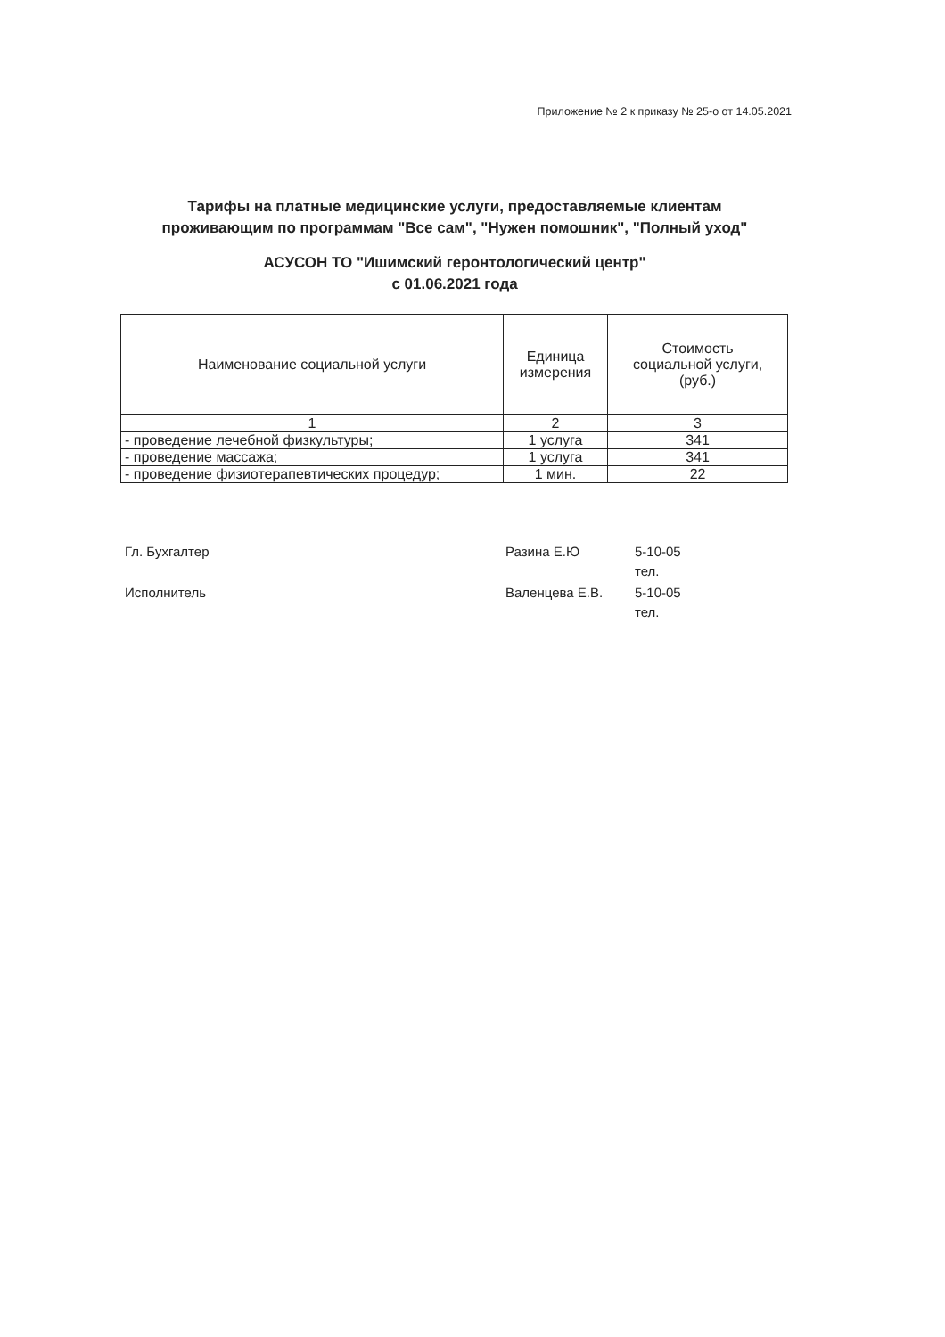Приложение № 2 к приказу № 25-о от 14.05.2021
Тарифы на платные медицинские услуги, предоставляемые клиентам
проживающим по программам "Все сам", "Нужен помошник", "Полный уход"
АСУСОН ТО "Ишимский геронтологический центр"
с 01.06.2021 года
| Наименование социальной услуги | Единица измерения | Стоимость социальной услуги, (руб.) |
| --- | --- | --- |
| 1 | 2 | 3 |
| - проведение лечебной физкультуры; | 1 услуга | 341 |
| - проведение массажа; | 1 услуга | 341 |
| - проведение физиотерапевтических процедур; | 1 мин. | 22 |
Гл. Бухгалтер Разина Е.Ю 5-10-05
тел.
Исполнитель Валенцева Е.В. 5-10-05
тел.